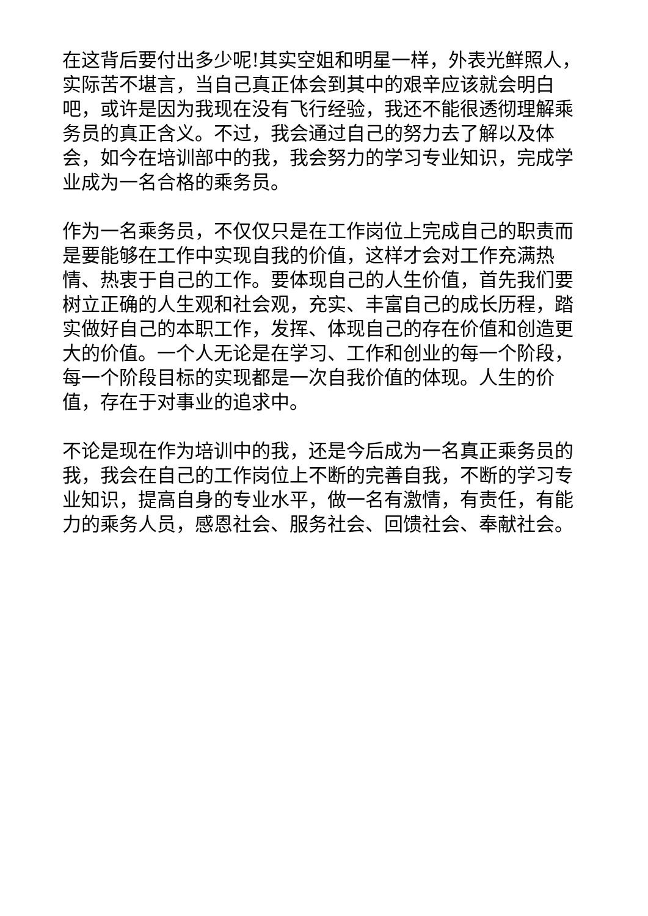在这背后要付出多少呢!其实空姐和明星一样，外表光鲜照人，实际苦不堪言，当自己真正体会到其中的艰辛应该就会明白吧，或许是因为我现在没有飞行经验，我还不能很透彻理解乘务员的真正含义。不过，我会通过自己的努力去了解以及体会，如今在培训部中的我，我会努力的学习专业知识，完成学业成为一名合格的乘务员。
作为一名乘务员，不仅仅只是在工作岗位上完成自己的职责而是要能够在工作中实现自我的价值，这样才会对工作充满热情、热衷于自己的工作。要体现自己的人生价值，首先我们要树立正确的人生观和社会观，充实、丰富自己的成长历程，踏实做好自己的本职工作，发挥、体现自己的存在价值和创造更大的价值。一个人无论是在学习、工作和创业的每一个阶段，每一个阶段目标的实现都是一次自我价值的体现。人生的价值，存在于对事业的追求中。
不论是现在作为培训中的我，还是今后成为一名真正乘务员的我，我会在自己的工作岗位上不断的完善自我，不断的学习专业知识，提高自身的专业水平，做一名有激情，有责任，有能力的乘务人员，感恩社会、服务社会、回馈社会、奉献社会。